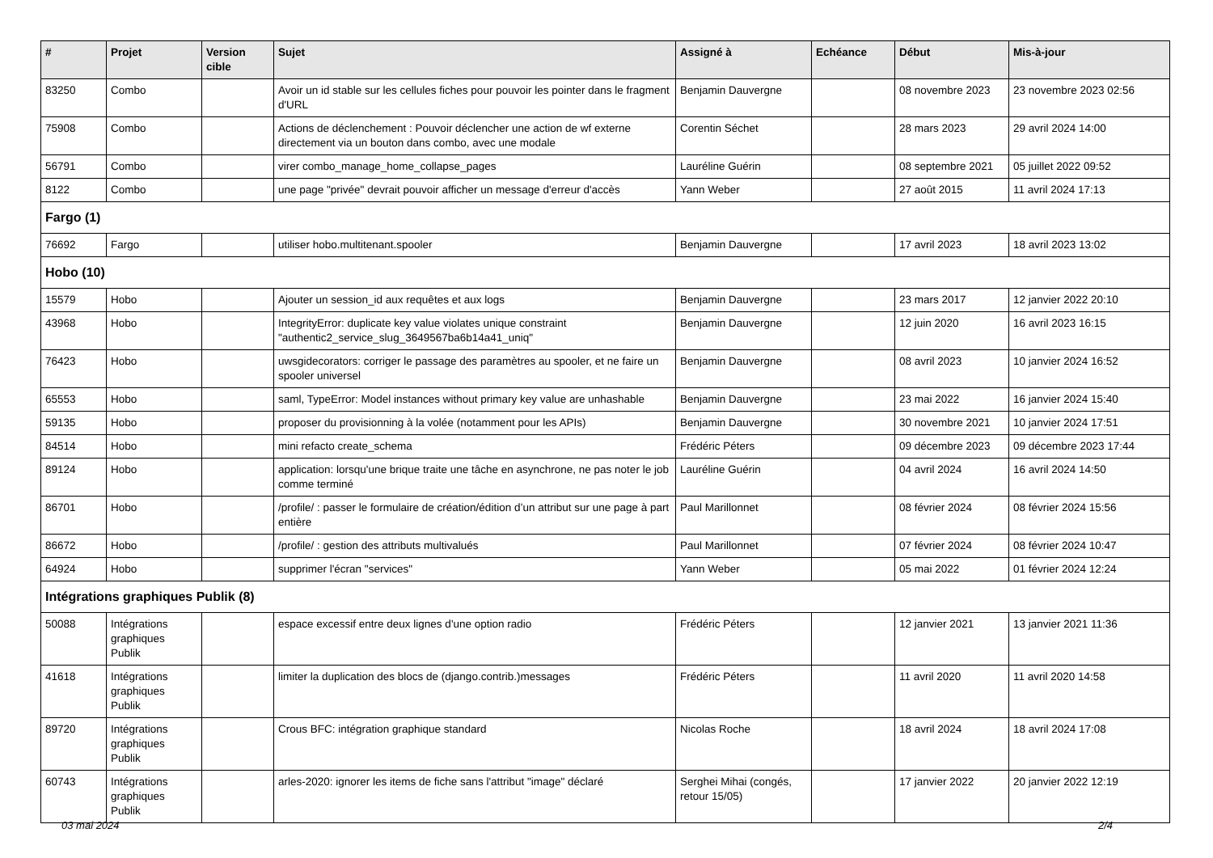| # | Projet | Version cible | Sujet | Assigné à | Echéance | Début | Mis-à-jour |
| --- | --- | --- | --- | --- | --- | --- | --- |
| 83250 | Combo | | Avoir un id stable sur les cellules fiches pour pouvoir les pointer dans le fragment d'URL | Benjamin Dauvergne | | 08 novembre 2023 | 23 novembre 2023 02:56 |
| 75908 | Combo | | Actions de déclenchement : Pouvoir déclencher une action de wf externe directement via un bouton dans combo, avec une modale | Corentin Séchet | | 28 mars 2023 | 29 avril 2024 14:00 |
| 56791 | Combo | | virer combo_manage_home_collapse_pages | Lauréline Guérin | | 08 septembre 2021 | 05 juillet 2022 09:52 |
| 8122 | Combo | | une page "privée" devrait pouvoir afficher un message d'erreur d'accès | Yann Weber | | 27 août 2015 | 11 avril 2024 17:13 |
| Fargo (1) | | | | | | | |
| 76692 | Fargo | | utiliser hobo.multitenant.spooler | Benjamin Dauvergne | | 17 avril 2023 | 18 avril 2023 13:02 |
| Hobo (10) | | | | | | | |
| 15579 | Hobo | | Ajouter un session_id aux requêtes et aux logs | Benjamin Dauvergne | | 23 mars 2017 | 12 janvier 2022 20:10 |
| 43968 | Hobo | | IntegrityError: duplicate key value violates unique constraint "authentic2_service_slug_3649567ba6b14a41_uniq" | Benjamin Dauvergne | | 12 juin 2020 | 16 avril 2023 16:15 |
| 76423 | Hobo | | uwsgidecorators: corriger le passage des paramètres au spooler, et ne faire un spooler universel | Benjamin Dauvergne | | 08 avril 2023 | 10 janvier 2024 16:52 |
| 65553 | Hobo | | saml, TypeError: Model instances without primary key value are unhashable | Benjamin Dauvergne | | 23 mai 2022 | 16 janvier 2024 15:40 |
| 59135 | Hobo | | proposer du provisionning à la volée (notamment pour les APIs) | Benjamin Dauvergne | | 30 novembre 2021 | 10 janvier 2024 17:51 |
| 84514 | Hobo | | mini refacto create_schema | Frédéric Péters | | 09 décembre 2023 | 09 décembre 2023 17:44 |
| 89124 | Hobo | | application: lorsqu'une brique traite une tâche en asynchrone, ne pas noter le job comme terminé | Lauréline Guérin | | 04 avril 2024 | 16 avril 2024 14:50 |
| 86701 | Hobo | | /profile/ : passer le formulaire de création/édition d’un attribut sur une page à part entière | Paul Marillonnet | | 08 février 2024 | 08 février 2024 15:56 |
| 86672 | Hobo | | /profile/ : gestion des attributs multivalués | Paul Marillonnet | | 07 février 2024 | 08 février 2024 10:47 |
| 64924 | Hobo | | supprimer l'écran "services" | Yann Weber | | 05 mai 2022 | 01 février 2024 12:24 |
| Intégrations graphiques Publik (8) | | | | | | | |
| 50088 | Intégrations graphiques Publik | | espace excessif entre deux lignes d'une option radio | Frédéric Péters | | 12 janvier 2021 | 13 janvier 2021 11:36 |
| 41618 | Intégrations graphiques Publik | | limiter la duplication des blocs de (django.contrib.)messages | Frédéric Péters | | 11 avril 2020 | 11 avril 2020 14:58 |
| 89720 | Intégrations graphiques Publik | | Crous BFC: intégration graphique standard | Nicolas Roche | | 18 avril 2024 | 18 avril 2024 17:08 |
| 60743 | Intégrations graphiques Publik | | arles-2020: ignorer les items de fiche sans l'attribut "image" déclaré | Serghei Mihai (congés, retour 15/05) | | 17 janvier 2022 | 20 janvier 2022 12:19 |
03 mai 2024 2/4